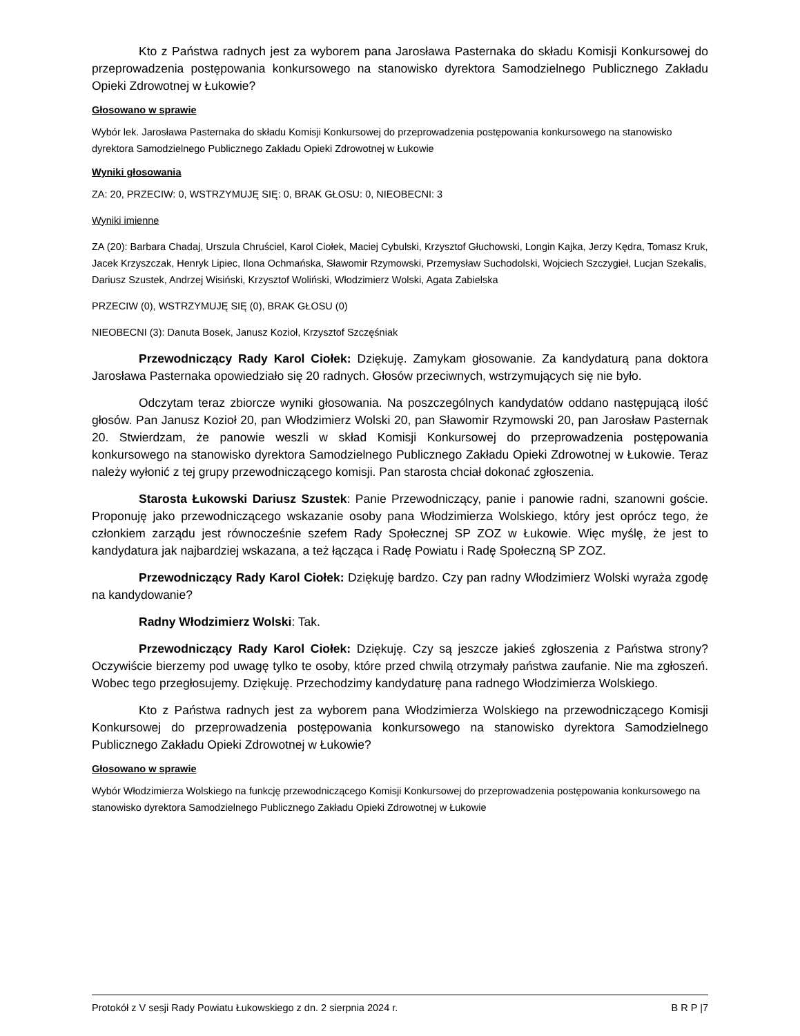Kto z Państwa radnych jest za wyborem pana Jarosława Pasternaka do składu Komisji Konkursowej do przeprowadzenia postępowania konkursowego na stanowisko dyrektora Samodzielnego Publicznego Zakładu Opieki Zdrowotnej w Łukowie?
Głosowano w sprawie
Wybór lek. Jarosława Pasternaka do składu Komisji Konkursowej do przeprowadzenia postępowania konkursowego na stanowisko dyrektora Samodzielnego Publicznego Zakładu Opieki Zdrowotnej w Łukowie
Wyniki głosowania
ZA: 20, PRZECIW: 0, WSTRZYMUJĘ SIĘ: 0, BRAK GŁOSU: 0, NIEOBECNI: 3
Wyniki imienne
ZA (20): Barbara Chadaj, Urszula Chruściel, Karol Ciołek, Maciej Cybulski, Krzysztof Głuchowski, Longin Kajka, Jerzy Kędra, Tomasz Kruk, Jacek Krzyszczak, Henryk Lipiec, Ilona Ochmańska, Sławomir Rzymowski, Przemysław Suchodolski, Wojciech Szczygieł, Lucjan Szekalis, Dariusz Szustek, Andrzej Wisiński, Krzysztof Woliński, Włodzimierz Wolski, Agata Zabielska
PRZECIW (0), WSTRZYMUJĘ SIĘ (0), BRAK GŁOSU (0)
NIEOBECNI (3): Danuta Bosek, Janusz Kozioł, Krzysztof Szczęśniak
Przewodniczący Rady Karol Ciołek: Dziękuję. Zamykam głosowanie. Za kandydaturą pana doktora Jarosława Pasternaka opowiedziało się 20 radnych. Głosów przeciwnych, wstrzymujących się nie było.
Odczytam teraz zbiorcze wyniki głosowania. Na poszczególnych kandydatów oddano następującą ilość głosów. Pan Janusz Kozioł 20, pan Włodzimierz Wolski 20, pan Sławomir Rzymowski 20, pan Jarosław Pasternak 20. Stwierdzam, że panowie weszli w skład Komisji Konkursowej do przeprowadzenia postępowania konkursowego na stanowisko dyrektora Samodzielnego Publicznego Zakładu Opieki Zdrowotnej w Łukowie. Teraz należy wyłonić z tej grupy przewodniczącego komisji. Pan starosta chciał dokonać zgłoszenia.
Starosta Łukowski Dariusz Szustek: Panie Przewodniczący, panie i panowie radni, szanowni goście. Proponuję jako przewodniczącego wskazanie osoby pana Włodzimierza Wolskiego, który jest oprócz tego, że członkiem zarządu jest równocześnie szefem Rady Społecznej SP ZOZ w Łukowie. Więc myślę, że jest to kandydatura jak najbardziej wskazana, a też łącząca i Radę Powiatu i Radę Społeczną SP ZOZ.
Przewodniczący Rady Karol Ciołek: Dziękuję bardzo. Czy pan radny Włodzimierz Wolski wyraża zgodę na kandydowanie?
Radny Włodzimierz Wolski: Tak.
Przewodniczący Rady Karol Ciołek: Dziękuję. Czy są jeszcze jakieś zgłoszenia z Państwa strony? Oczywiście bierzemy pod uwagę tylko te osoby, które przed chwilą otrzymały państwa zaufanie. Nie ma zgłoszeń. Wobec tego przegłosujemy. Dziękuję. Przechodzimy kandydaturę pana radnego Włodzimierza Wolskiego.
Kto z Państwa radnych jest za wyborem pana Włodzimierza Wolskiego na przewodniczącego Komisji Konkursowej do przeprowadzenia postępowania konkursowego na stanowisko dyrektora Samodzielnego Publicznego Zakładu Opieki Zdrowotnej w Łukowie?
Głosowano w sprawie
Wybór Włodzimierza Wolskiego na funkcję przewodniczącego Komisji Konkursowej do przeprowadzenia postępowania konkursowego na stanowisko dyrektora Samodzielnego Publicznego Zakładu Opieki Zdrowotnej w Łukowie
Protokół z V sesji Rady Powiatu Łukowskiego z dn. 2 sierpnia 2024 r. B R P |7